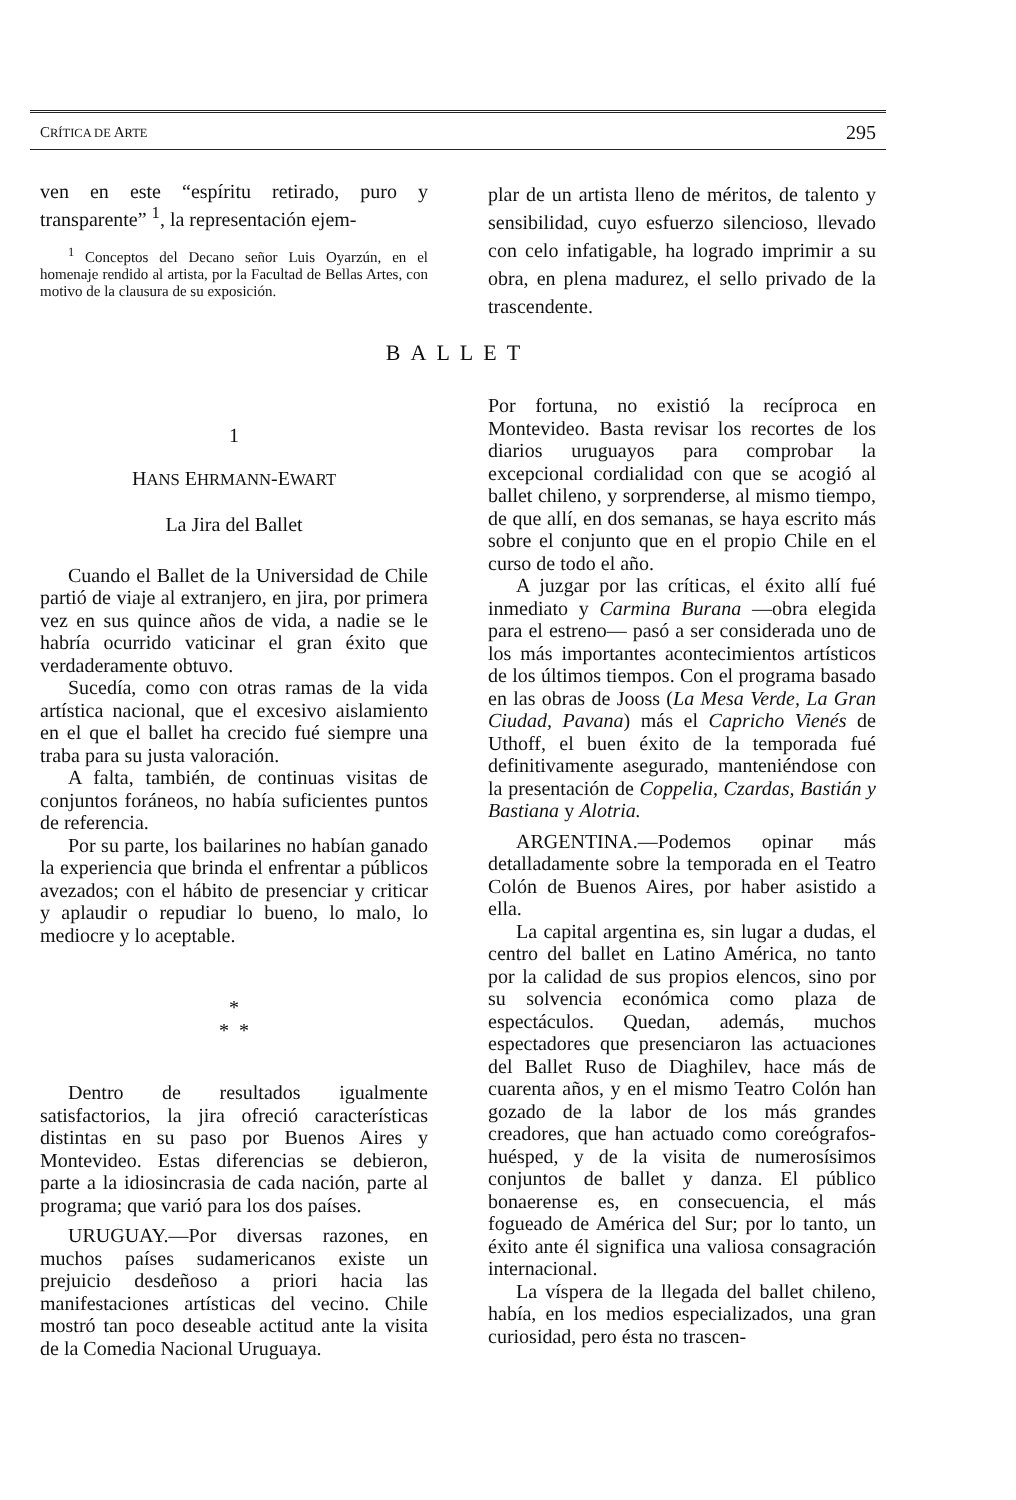CRÍTICA DE ARTE 295
ven en este “espíritu retirado, puro y transparente” <sup>1</sup>, la representación ejem-
<sup>1</sup> Conceptos del Decano señor Luis Oyarzún, en el homenaje rendido al artista, por la Facultad de Bellas Artes, con motivo de la clausura de su exposición.
plar de un artista lleno de méritos, de talento y sensibilidad, cuyo esfuerzo silencioso, llevado con celo infatigable, ha logrado imprimir a su obra, en plena madurez, el sello privado de la trascendente.
BALLET
1
HANS EHRMANN-EWART
La Jira del Ballet
Cuando el Ballet de la Universidad de Chile partió de viaje al extranjero, en jira, por primera vez en sus quince años de vida, a nadie se le habría ocurrido vaticinar el gran éxito que verdaderamente obtuvo.
Sucedía, como con otras ramas de la vida artística nacional, que el excesivo aislamiento en el que el ballet ha crecido fué siempre una traba para su justa valoración.
A falta, también, de continuas visitas de conjuntos foráneos, no había suficientes puntos de referencia.
Por su parte, los bailarines no habían ganado la experiencia que brinda el enfrentar a públicos avezados; con el hábito de presenciar y criticar y aplaudir o repudiar lo bueno, lo malo, lo mediocre y lo aceptable.
*
* *
Dentro de resultados igualmente satisfactorios, la jira ofreció características distintas en su paso por Buenos Aires y Montevideo. Estas diferencias se debieron, parte a la idiosincrasia de cada nación, parte al programa; que varió para los dos países.
URUGUAY.—Por diversas razones, en muchos países sudamericanos existe un prejuicio desdeñoso a priori hacia las manifestaciones artísticas del vecino. Chile mostró tan poco deseable actitud ante la visita de la Comedia Nacional Uruguaya.
Por fortuna, no existió la recíproca en Montevideo. Basta revisar los recortes de los diarios uruguayos para comprobar la excepcional cordialidad con que se acogió al ballet chileno, y sorprenderse, al mismo tiempo, de que allí, en dos semanas, se haya escrito más sobre el conjunto que en el propio Chile en el curso de todo el año.
A juzgar por las críticas, el éxito allí fué inmediato y Carmina Burana —obra elegida para el estreno— pasó a ser considerada uno de los más importantes acontecimientos artísticos de los últimos tiempos. Con el programa basado en las obras de Jooss (La Mesa Verde, La Gran Ciudad, Pavana) más el Capricho Vienés de Uthoff, el buen éxito de la temporada fué definitivamente asegurado, manteniéndose con la presentación de Coppelia, Czardas, Bastián y Bastiana y Alotria.
ARGENTINA.—Podemos opinar más detalladamente sobre la temporada en el Teatro Colón de Buenos Aires, por haber asistido a ella.
La capital argentina es, sin lugar a dudas, el centro del ballet en Latino América, no tanto por la calidad de sus propios elencos, sino por su solvencia económica como plaza de espectáculos. Quedan, además, muchos espectadores que presenciaron las actuaciones del Ballet Ruso de Diaghilev, hace más de cuarenta años, y en el mismo Teatro Colón han gozado de la labor de los más grandes creadores, que han actuado como coreógrafos-huésped, y de la visita de numerosísimos conjuntos de ballet y danza. El público bonaerense es, en consecuencia, el más fogueado de América del Sur; por lo tanto, un éxito ante él significa una valiosa consagración internacional.
La víspera de la llegada del ballet chileno, había, en los medios especializados, una gran curiosidad, pero ésta no trascen-